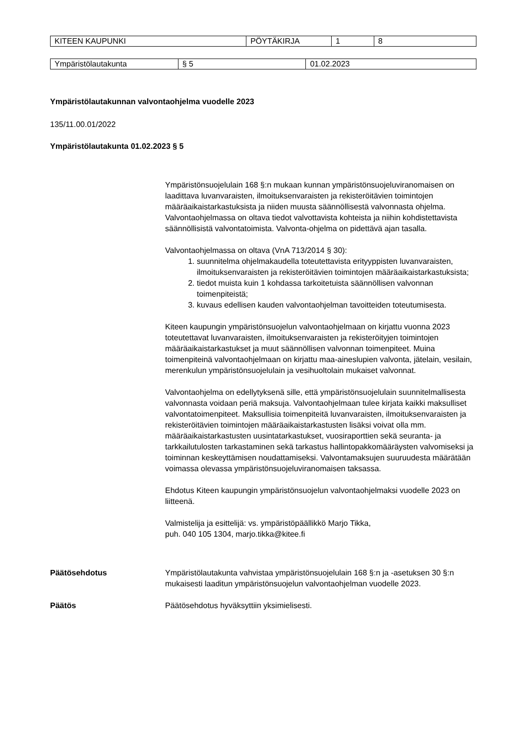| KITEEN KAUPUNKI | PÖYTÄKIRJA | 1 | 8 |
| Ympäristölautakunta | § 5 | 01.02.2023 |
Ympäristölautakunnan valvontaohjelma vuodelle 2023
135/11.00.01/2022
Ympäristölautakunta 01.02.2023 § 5
Ympäristönsuojelulain 168 §:n mukaan kunnan ympäristönsuojeluviranomaisen on laadittava luvanvaraisten, ilmoituksenvaraisten ja rekisteröitävien toimintojen määräaikaistarkastuksista ja niiden muusta säännöllisestä valvonnasta ohjelma. Valvontaohjelmassa on oltava tiedot valvottavista kohteista ja niihin kohdistettavista säännöllisistä valvontatoimista. Valvonta-ohjelma on pidettävä ajan tasalla.
Valvontaohjelmassa on oltava (VnA 713/2014 § 30):
1. suunnitelma ohjelmakaudella toteutettavista erityyppisten luvanvaraisten, ilmoituksenvaraisten ja rekisteröitävien toimintojen määräaikaistarkastuksista;
2. tiedot muista kuin 1 kohdassa tarkoitetuista säännöllisen valvonnan toimenpiteistä;
3. kuvaus edellisen kauden valvontaohjelman tavoitteiden toteutumisesta.
Kiteen kaupungin ympäristönsuojelun valvontaohjelmaan on kirjattu vuonna 2023 toteutettavat luvanvaraisten, ilmoituksenvaraisten ja rekisteröityjen toimintojen määräaikaistarkastukset ja muut säännöllisen valvonnan toimenpiteet. Muina toimenpiteinä valvontaohjelmaan on kirjattu maa-aineslupien valvonta, jätelain, vesilain, merenkulun ympäristönsuojelulain ja vesihuoltolain mukaiset valvonnat.
Valvontaohjelma on edellytyksenä sille, että ympäristönsuojelulain suunnitelmallisesta valvonnasta voidaan periä maksuja. Valvontaohjelmaan tulee kirjata kaikki maksulliset valvontatoimenpiteet. Maksullisia toimenpiteitä luvanvaraisten, ilmoituksenvaraisten ja rekisteröitävien toimintojen määräaikaistarkastusten lisäksi voivat olla mm. määräaikaistarkastusten uusintatarkastukset, vuosiraporttien sekä seuranta- ja tarkkailutulosten tarkastaminen sekä tarkastus hallintopakkomääräysten valvomiseksi ja toiminnan keskeyttämisen noudattamiseksi. Valvontamaksujen suuruudesta määrätään voimassa olevassa ympäristönsuojeluviranomaisen taksassa.
Ehdotus Kiteen kaupungin ympäristönsuojelun valvontaohjelmaksi vuodelle 2023 on liitteenä.
Valmistelija ja esittelijä: vs. ympäristöpäällikkö Marjo Tikka,
puh. 040 105 1304, marjo.tikka@kitee.fi
Päätösehdotus Ympäristölautakunta vahvistaa ympäristönsuojelulain 168 §:n ja -asetuksen 30 §:n mukaisesti laaditun ympäristönsuojelun valvontaohjelman vuodelle 2023.
Päätös Päätösehdotus hyväksyttiin yksimielisesti.